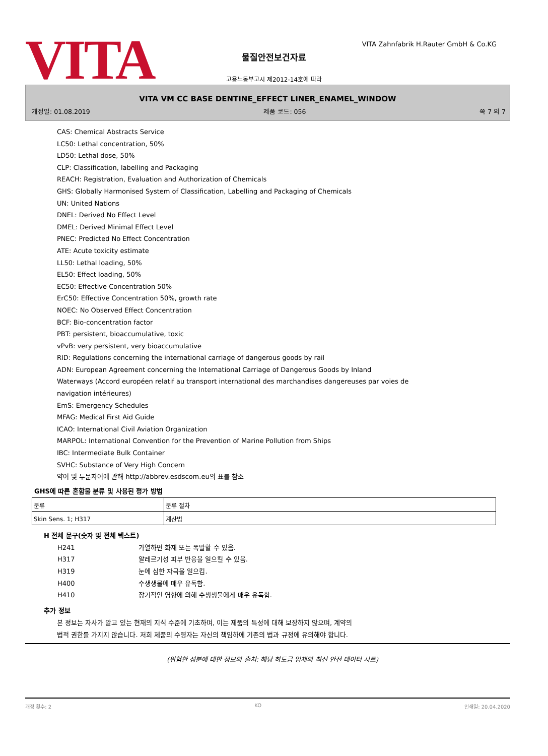VITA
VITA Zahnfabrik H.Rauter GmbH & Co.KG
물질안전보건자료
고용노동부고시 제2012-14호에 따라
VITA VM CC BASE DENTINE_EFFECT LINER_ENAMEL_WINDOW
개정일: 01.08.2019 제품 코드: 056 쪽 7 의 7
CAS: Chemical Abstracts Service
LC50: Lethal concentration, 50%
LD50: Lethal dose, 50%
CLP: Classification, labelling and Packaging
REACH: Registration, Evaluation and Authorization of Chemicals
GHS: Globally Harmonised System of Classification, Labelling and Packaging of Chemicals
UN: United Nations
DNEL: Derived No Effect Level
DMEL: Derived Minimal Effect Level
PNEC: Predicted No Effect Concentration
ATE: Acute toxicity estimate
LL50: Lethal loading, 50%
EL50: Effect loading, 50%
EC50: Effective Concentration 50%
ErC50: Effective Concentration 50%, growth rate
NOEC: No Observed Effect Concentration
BCF: Bio-concentration factor
PBT: persistent, bioaccumulative, toxic
vPvB: very persistent, very bioaccumulative
RID: Regulations concerning the international carriage of dangerous goods by rail
ADN: European Agreement concerning the International Carriage of Dangerous Goods by Inland
Waterways (Accord européen relatif au transport international des marchandises dangereuses par voies de
navigation intérieures)
EmS: Emergency Schedules
MFAG: Medical First Aid Guide
ICAO: International Civil Aviation Organization
MARPOL: International Convention for the Prevention of Marine Pollution from Ships
IBC: Intermediate Bulk Container
SVHC: Substance of Very High Concern
약어 및 두문자어에 관해 http://abbrev.esdscom.eu의 표를 참조
GHS에 따른 혼합물 분류 및 사용된 평가 방법
| 분류 | 분류 절차 |
| --- | --- |
| Skin Sens. 1; H317 | 계산법 |
H 전체 문구(숫자 및 전체 텍스트)
H241 가열하면 화재 또는 폭발할 수 있음.
H317 알레르기성 피부 반응을 일으킬 수 있음.
H319 눈에 심한 자극을 일으킴.
H400 수생생물에 매우 유독함.
H410 장기적인 영향에 의해 수생생물에게 매우 유독함.
추가 정보
본 정보는 자사가 알고 있는 현재의 지식 수준에 기초하며, 이는 제품의 특성에 대해 보장하지 않으며, 계약의
법적 권한를 가지지 않습니다. 저희 제품의 수령자는 자신의 책임하에 기존의 법과 규정에 유의해야 합니다.
(위험한 성분에 대한 정보의 출처: 해당 하도급 업체의 최신 안전 데이터 시트)
개정 횟수: 2 KO 인쇄일: 20.04.2020